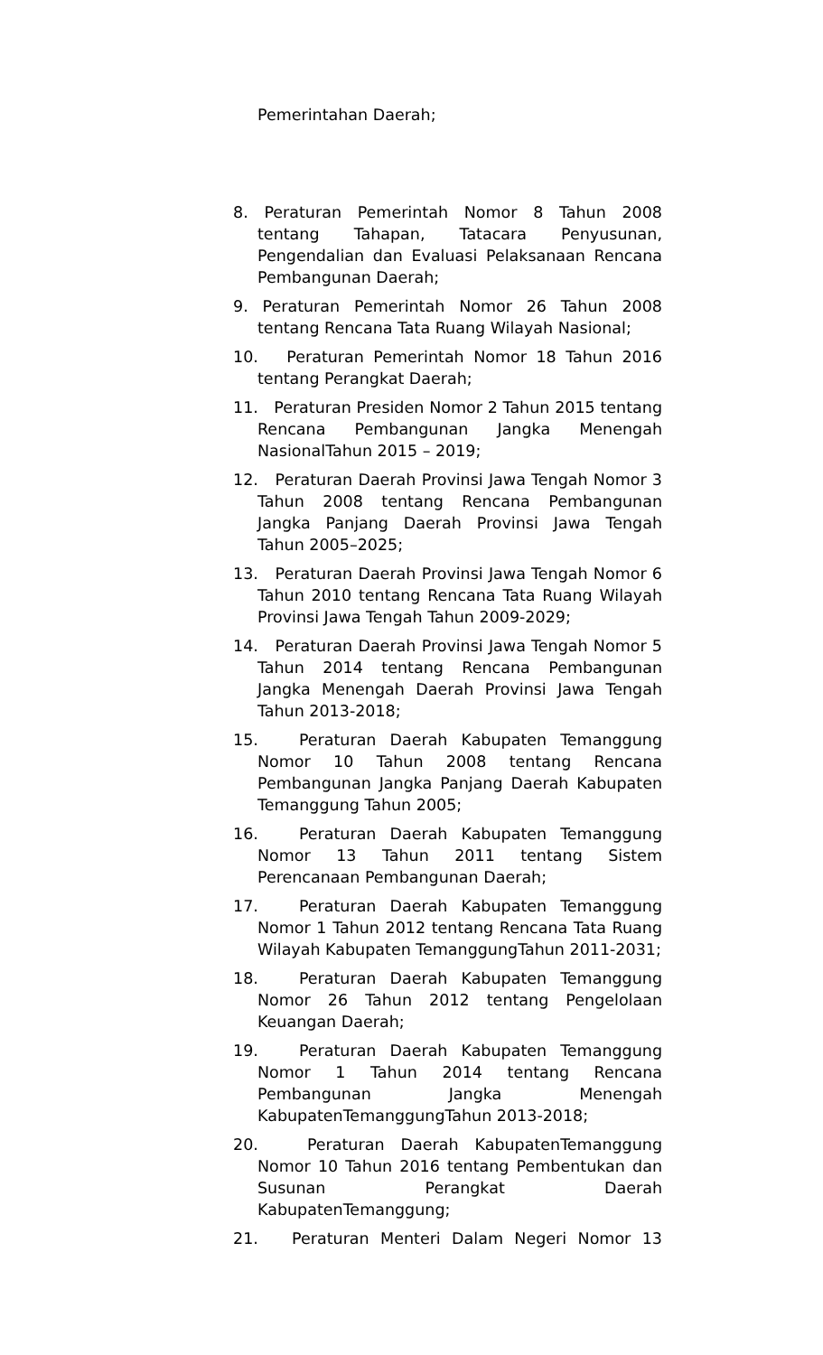Pemerintahan Daerah;
8. Peraturan Pemerintah Nomor 8 Tahun 2008 tentang Tahapan, Tatacara Penyusunan, Pengendalian dan Evaluasi Pelaksanaan Rencana Pembangunan Daerah;
9. Peraturan Pemerintah Nomor 26 Tahun 2008 tentang Rencana Tata Ruang Wilayah Nasional;
10. Peraturan Pemerintah Nomor 18 Tahun 2016 tentang Perangkat Daerah;
11. Peraturan Presiden Nomor 2 Tahun 2015 tentang Rencana Pembangunan Jangka Menengah NasionalTahun 2015 – 2019;
12. Peraturan Daerah Provinsi Jawa Tengah Nomor 3 Tahun 2008 tentang Rencana Pembangunan Jangka Panjang Daerah Provinsi Jawa Tengah Tahun 2005–2025;
13. Peraturan Daerah Provinsi Jawa Tengah Nomor 6 Tahun 2010 tentang Rencana Tata Ruang Wilayah Provinsi Jawa Tengah Tahun 2009-2029;
14. Peraturan Daerah Provinsi Jawa Tengah Nomor 5 Tahun 2014 tentang Rencana Pembangunan Jangka Menengah Daerah Provinsi Jawa Tengah Tahun 2013-2018;
15. Peraturan Daerah Kabupaten Temanggung Nomor 10 Tahun 2008 tentang Rencana Pembangunan Jangka Panjang Daerah Kabupaten Temanggung Tahun 2005;
16. Peraturan Daerah Kabupaten Temanggung Nomor 13 Tahun 2011 tentang Sistem Perencanaan Pembangunan Daerah;
17. Peraturan Daerah Kabupaten Temanggung Nomor 1 Tahun 2012 tentang Rencana Tata Ruang Wilayah Kabupaten TemanggungTahun 2011-2031;
18. Peraturan Daerah Kabupaten Temanggung Nomor 26 Tahun 2012 tentang Pengelolaan Keuangan Daerah;
19. Peraturan Daerah Kabupaten Temanggung Nomor 1 Tahun 2014 tentang Rencana Pembangunan Jangka Menengah KabupatenTemanggungTahun 2013-2018;
20. Peraturan Daerah KabupatenTemanggung Nomor 10 Tahun 2016 tentang Pembentukan dan Susunan Perangkat Daerah KabupatenTemanggung;
21. Peraturan Menteri Dalam Negeri Nomor 13